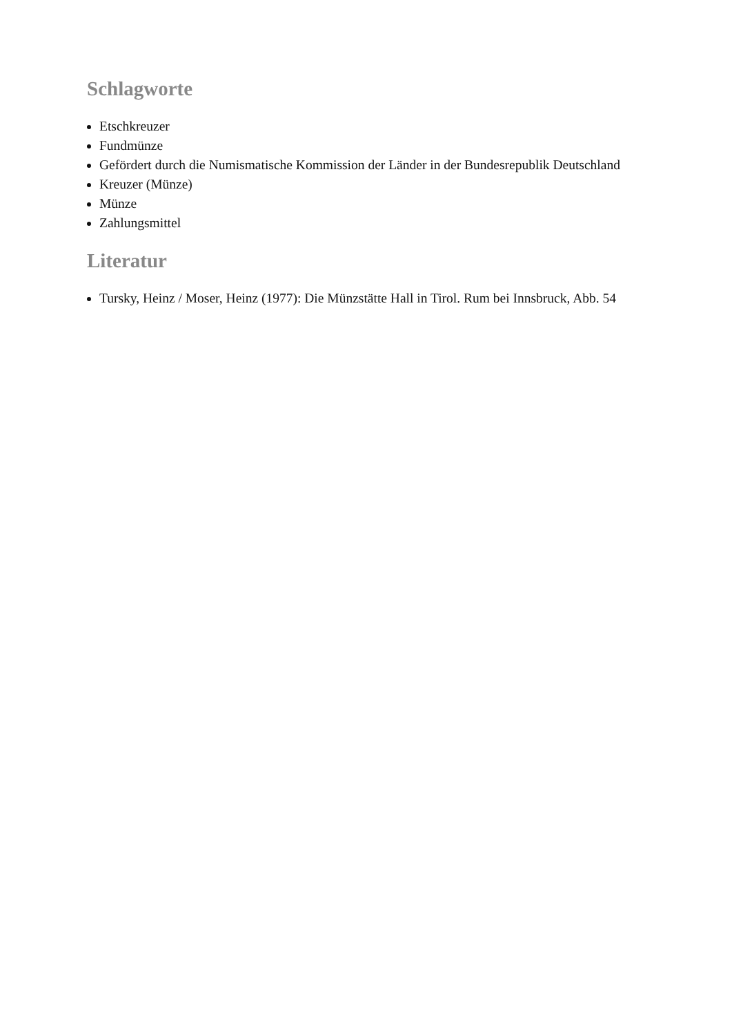Schlagworte
Etschkreuzer
Fundmünze
Gefördert durch die Numismatische Kommission der Länder in der Bundesrepublik Deutschland
Kreuzer (Münze)
Münze
Zahlungsmittel
Literatur
Tursky, Heinz / Moser, Heinz (1977): Die Münzstätte Hall in Tirol. Rum bei Innsbruck, Abb. 54